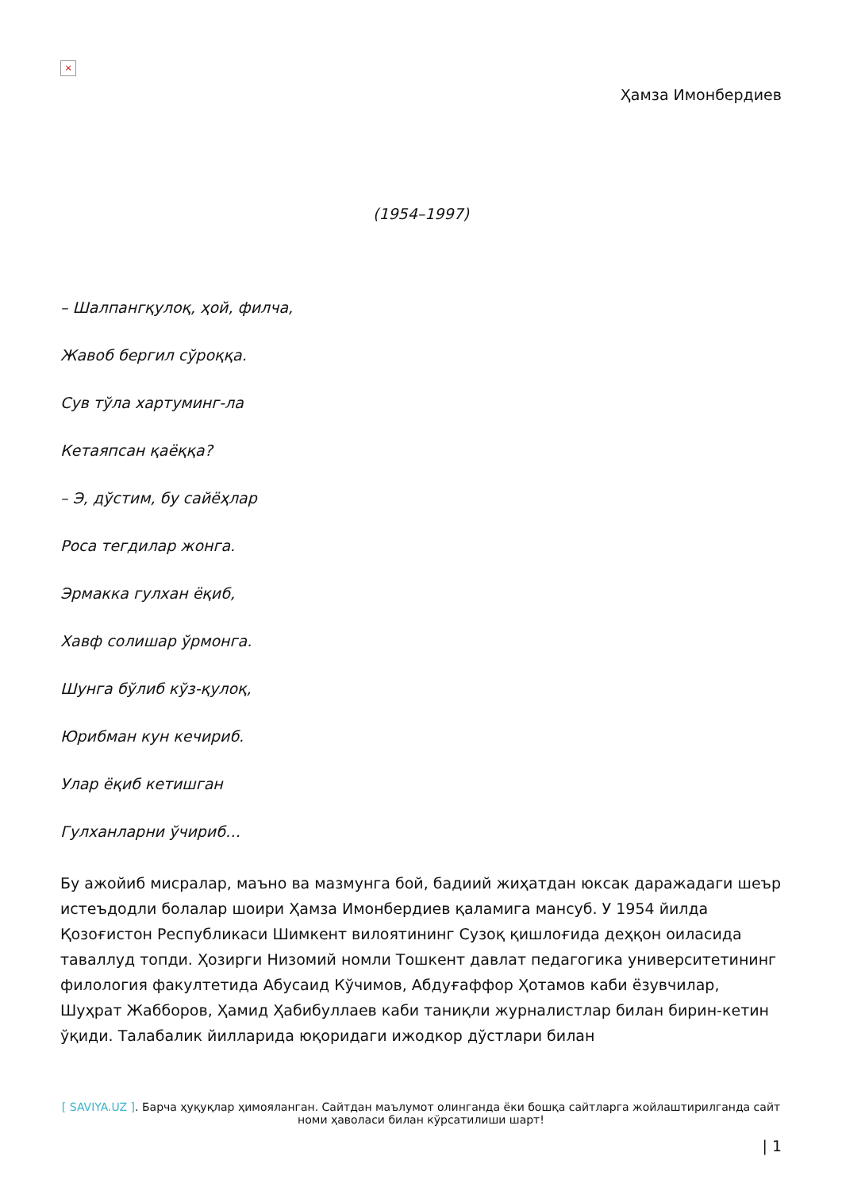×
Ҳамза Имонбердиев
(1954–1997)
– Шалпангқулоқ, ҳой, филча,
Жавоб бергил сўроққа.
Сув тўла хартуминг-ла
Кетаяпсан қаёққа?
– Э, дўстим, бу сайёҳлар
Роса тегдилар жонга.
Эрмакка гулхан ёқиб,
Хавф солишар ўрмонга.
Шунга бўлиб кўз-қулоқ,
Юрибман кун кечириб.
Улар ёқиб кетишган
Гулханларни ўчириб…
Бу ажойиб мисралар, маъно ва мазмунга бой, бадиий жиҳатдан юксак даражадаги шеър истеъдодли болалар шоири Ҳамза Имонбердиев қаламига мансуб. У 1954 йилда Қозоғистон Республикаси Шимкент вилоятининг Сузоқ қишлоғида деҳқон оиласида таваллуд топди. Ҳозирги Низомий номли Тошкент давлат педагогика университетининг филология факултетида Абусаид Кўчимов, Абдуғаффор Ҳотамов каби ёзувчилар, Шуҳрат Жабборов, Ҳамид Ҳабибуллаев каби таниқли журналистлар билан бирин-кетин ўқиди. Талабалик йилларида юқоридаги ижодкор дўстлари билан
[ SAVIYA.UZ ]. Барча ҳуқуқлар ҳимояланган. Сайтдан маълумот олинганда ёки бошқа сайтларга жойлаштирилганда сайт номи ҳаволаси билан кўрсатилиши шарт!
| 1